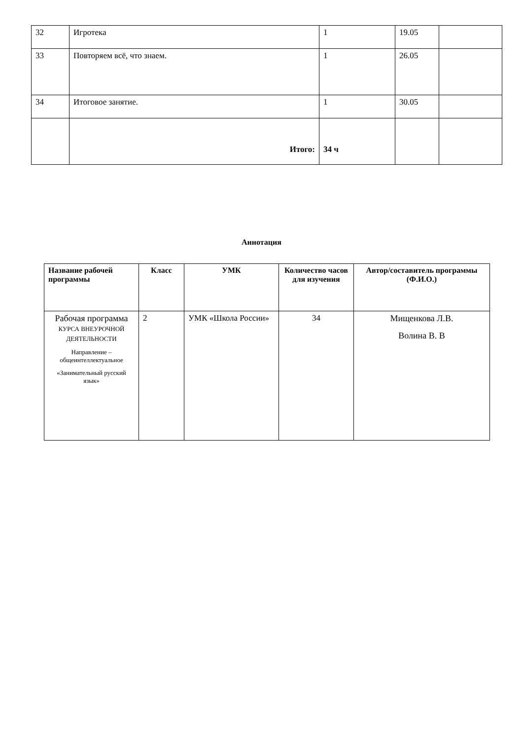| 32 | Игротека | 1 | 19.05 | |
| 33 | Повторяем всё, что знаем. | 1 | 26.05 | |
| 34 | Итоговое занятие. | 1 | 30.05 | |
| | Итого: | 34 ч | | |
Аннотация
| Название рабочей программы | Класс | УМК | Количество часов для изучения | Автор/составитель программы (Ф.И.О.) |
| --- | --- | --- | --- | --- |
| Рабочая программа КУРСА ВНЕУРОЧНОЙ ДЕЯТЕЛЬНОСТИ Направление – общеинтеллектуальное «Занимательный русский язык» | 2 | УМК «Школа России» | 34 | Мищенкова Л.В. Волина В. В |